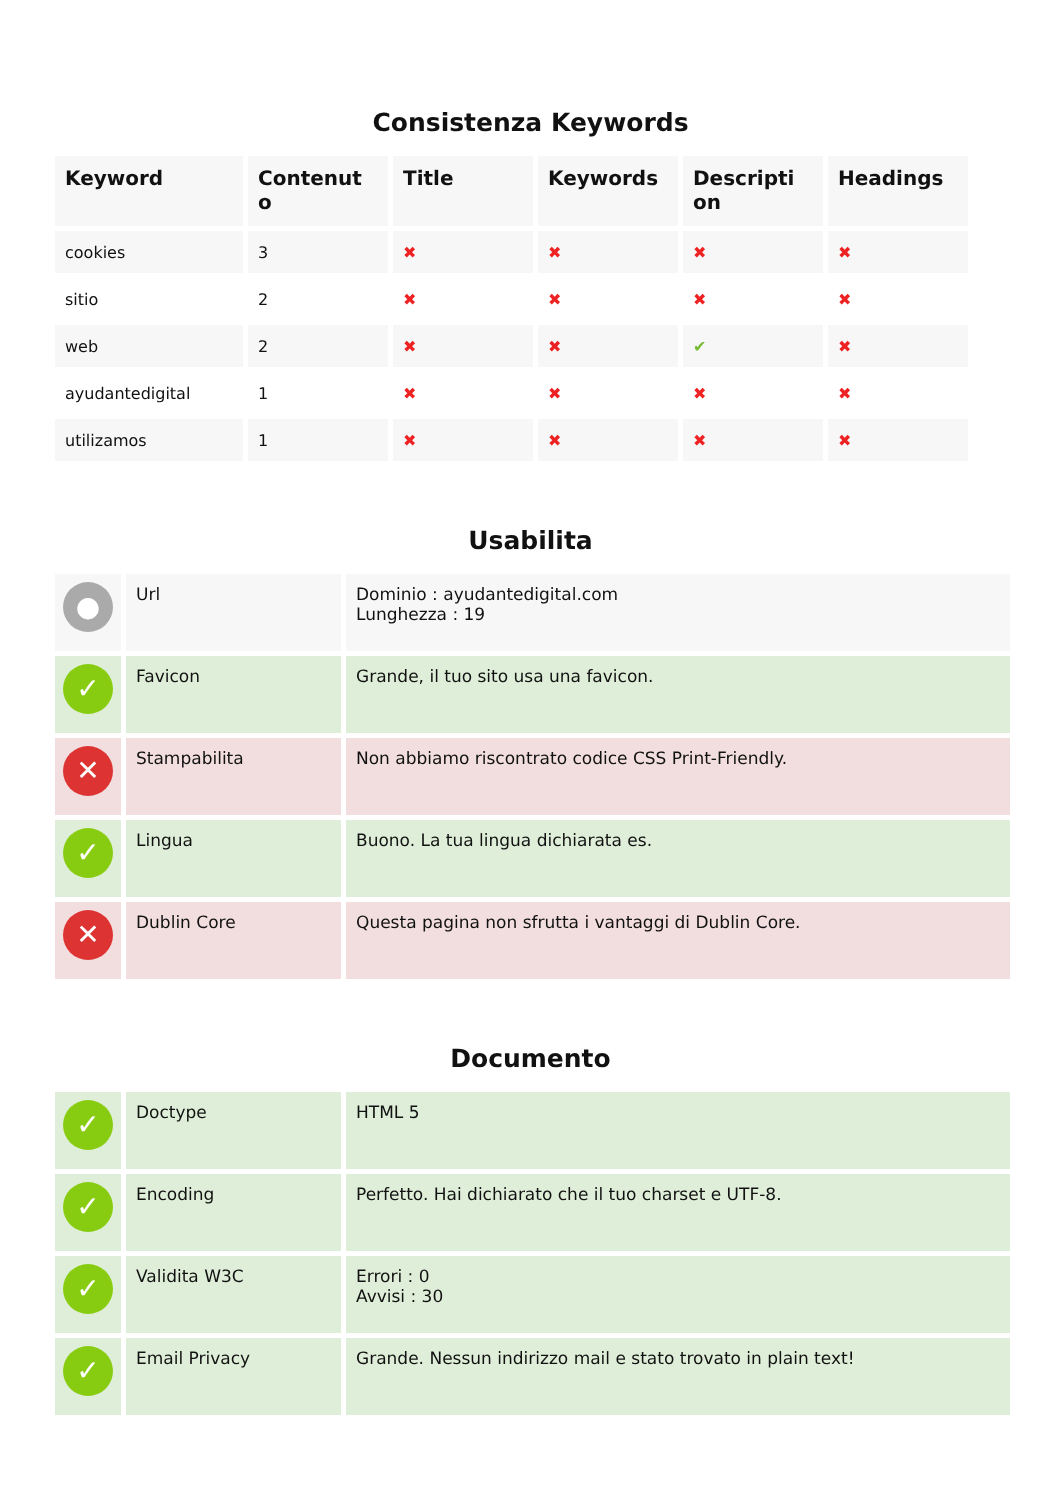Consistenza Keywords
| Keyword | Contenut o | Title | Keywords | Descripti on | Headings |
| --- | --- | --- | --- | --- | --- |
| cookies | 3 | ✖ | ✖ | ✖ | ✖ |
| sitio | 2 | ✖ | ✖ | ✖ | ✖ |
| web | 2 | ✖ | ✖ | ✔ | ✖ |
| ayudantedigital | 1 | ✖ | ✖ | ✖ | ✖ |
| utilizamos | 1 | ✖ | ✖ | ✖ | ✖ |
Usabilita
| ● | Url | Dominio : ayudantedigital.com Lunghezza : 19 |
| ✓ | Favicon | Grande, il tuo sito usa una favicon. |
| ✕ | Stampabilita | Non abbiamo riscontrato codice CSS Print-Friendly. |
| ✓ | Lingua | Buono. La tua lingua dichiarata es. |
| ✕ | Dublin Core | Questa pagina non sfrutta i vantaggi di Dublin Core. |
Documento
| ✓ | Doctype | HTML 5 |
| ✓ | Encoding | Perfetto. Hai dichiarato che il tuo charset e UTF-8. |
| ✓ | Validita W3C | Errori : 0 Avvisi : 30 |
| ✓ | Email Privacy | Grande. Nessun indirizzo mail e stato trovato in plain text! |